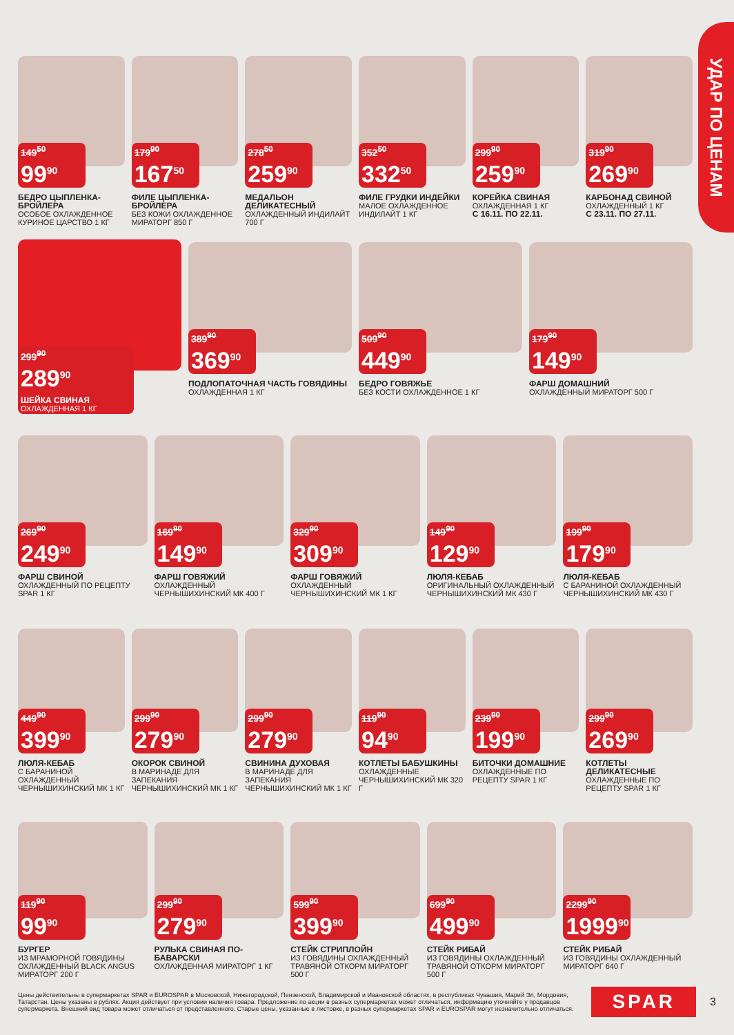УДАР ПО ЦЕНАМ
149<sup>50</sup>
99<sup>90</sup>
БЕДРО ЦЫПЛЕНКА-БРОЙЛЕРА
ОСОБОЕ ОХЛАЖДЕННОЕ КУРИНОЕ ЦАРСТВО 1 КГ
179<sup>90</sup>
167<sup>50</sup>
ФИЛЕ ЦЫПЛЕНКА-БРОЙЛЕРА
БЕЗ КОЖИ ОХЛАЖДЕННОЕ МИРАТОРГ 850 Г
278<sup>50</sup>
259<sup>90</sup>
МЕДАЛЬОН ДЕЛИКАТЕСНЫЙ
ОХЛАЖДЕННЫЙ ИНДИЛАЙТ 700 Г
352<sup>50</sup>
332<sup>50</sup>
ФИЛЕ ГРУДКИ ИНДЕЙКИ
МАЛОЕ ОХЛАЖДЕННОЕ ИНДИЛАЙТ 1 КГ
299<sup>90</sup>
259<sup>90</sup>
КОРЕЙКА СВИНАЯ
ОХЛАЖДЕННАЯ 1 КГ
С 16.11. ПО 22.11.
319<sup>90</sup>
269<sup>90</sup>
КАРБОНАД СВИНОЙ
ОХЛАЖДЕННЫЙ 1 КГ
С 23.11. ПО 27.11.
299<sup>90</sup>
289<sup>90</sup>
ШЕЙКА СВИНАЯ
ОХЛАЖДЕННАЯ 1 КГ
389<sup>90</sup>
369<sup>90</sup>
ПОДЛОПАТОЧНАЯ ЧАСТЬ ГОВЯДИНЫ
ОХЛАЖДЕННАЯ 1 КГ
509<sup>90</sup>
449<sup>90</sup>
БЕДРО ГОВЯЖЬЕ
БЕЗ КОСТИ ОХЛАЖДЕННОЕ 1 КГ
179<sup>90</sup>
149<sup>90</sup>
ФАРШ ДОМАШНИЙ
ОХЛАЖДЕННЫЙ МИРАТОРГ 500 Г
269<sup>90</sup>
249<sup>90</sup>
ФАРШ СВИНОЙ
ОХЛАЖДЕННЫЙ ПО РЕЦЕПТУ SPAR 1 КГ
169<sup>90</sup>
149<sup>90</sup>
ФАРШ ГОВЯЖИЙ
ОХЛАЖДЕННЫЙ ЧЕРНЫШИХИНСКИЙ МК 400 Г
329<sup>90</sup>
309<sup>90</sup>
ФАРШ ГОВЯЖИЙ
ОХЛАЖДЕННЫЙ ЧЕРНЫШИХИНСКИЙ МК 1 КГ
149<sup>90</sup>
129<sup>90</sup>
ЛЮЛЯ-КЕБАБ
ОРИГИНАЛЬНЫЙ ОХЛАЖДЕННЫЙ ЧЕРНЫШИХИНСКИЙ МК 430 Г
199<sup>90</sup>
179<sup>90</sup>
ЛЮЛЯ-КЕБАБ
С БАРАНИНОЙ ОХЛАЖДЕННЫЙ ЧЕРНЫШИХИНСКИЙ МК 430 Г
449<sup>90</sup>
399<sup>90</sup>
ЛЮЛЯ-КЕБАБ
С БАРАНИНОЙ ОХЛАЖДЕННЫЙ ЧЕРНЫШИХИНСКИЙ МК 1 КГ
299<sup>90</sup>
279<sup>90</sup>
ОКОРОК СВИНОЙ
В МАРИНАДЕ ДЛЯ ЗАПЕКАНИЯ ЧЕРНЫШИХИНСКИЙ МК 1 КГ
299<sup>90</sup>
279<sup>90</sup>
СВИНИНА ДУХОВАЯ
В МАРИНАДЕ ДЛЯ ЗАПЕКАНИЯ ЧЕРНЫШИХИНСКИЙ МК 1 КГ
119<sup>90</sup>
94<sup>90</sup>
КОТЛЕТЫ БАБУШКИНЫ
ОХЛАЖДЕННЫЕ ЧЕРНЫШИХИНСКИЙ МК 320 Г
239<sup>90</sup>
199<sup>90</sup>
БИТОЧКИ ДОМАШНИЕ
ОХЛАЖДЕННЫЕ ПО РЕЦЕПТУ SPAR 1 КГ
299<sup>90</sup>
269<sup>90</sup>
КОТЛЕТЫ ДЕЛИКАТЕСНЫЕ
ОХЛАЖДЕННЫЕ ПО РЕЦЕПТУ SPAR 1 КГ
119<sup>90</sup>
99<sup>90</sup>
БУРГЕР
ИЗ МРАМОРНОЙ ГОВЯДИНЫ ОХЛАЖДЕННЫЙ BLACK ANGUS МИРАТОРГ 200 Г
299<sup>90</sup>
279<sup>90</sup>
РУЛЬКА СВИНАЯ ПО-БАВАРСКИ
ОХЛАЖДЕННАЯ МИРАТОРГ 1 КГ
599<sup>90</sup>
399<sup>90</sup>
СТЕЙК СТРИПЛОЙН
ИЗ ГОВЯДИНЫ ОХЛАЖДЕННЫЙ ТРАВЯНОЙ ОТКОРМ МИРАТОРГ 500 Г
699<sup>90</sup>
499<sup>90</sup>
СТЕЙК РИБАЙ
ИЗ ГОВЯДИНЫ ОХЛАЖДЕННЫЙ ТРАВЯНОЙ ОТКОРМ МИРАТОРГ 500 Г
2299<sup>90</sup>
1999<sup>90</sup>
СТЕЙК РИБАЙ
ИЗ ГОВЯДИНЫ ОХЛАЖДЕННЫЙ МИРАТОРГ 640 Г
Цены действительны в супермаркетах SPAR и EUROSPAR в Московской, Нижегородской, Пензенской, Владимирской и Ивановской областях, в республиках Чувашия, Марий Эл, Мордовия, Татарстан. Цены указаны в рублях. Акция действует при условии наличия товара. Предложение по акции в разных супермаркетах может отличаться, информацию уточняйте у продавцов супермаркета. Внешний вид товара может отличаться от представленного. Старые цены, указанные в листовке, в разных супермаркетах SPAR и EUROSPAR могут незначительно отличаться.
SPAR
3